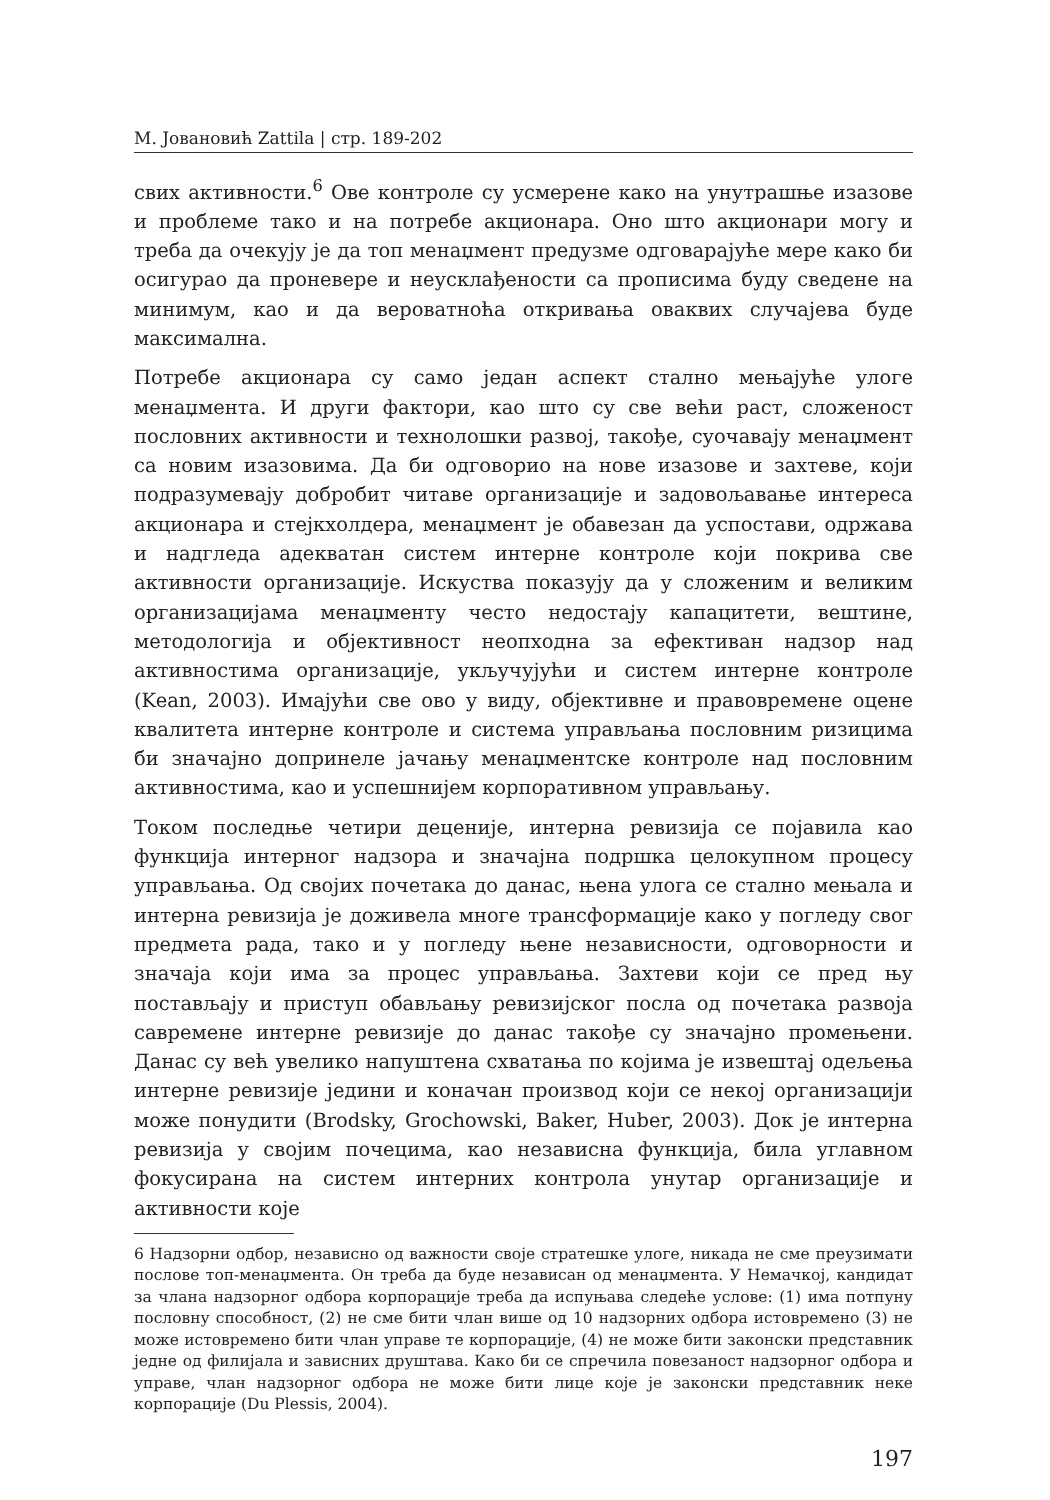М. Јовановић Zattila | стр. 189-202
свих активности.<sup>6</sup> Ове контроле су усмерене како на унутрашње изазове и проблеме тако и на потребе акционара. Оно што акционари могу и треба да очекују је да топ менаџмент предузме одговарајуће мере како би осигурао да проневере и неусклађености са прописима буду сведене на минимум, као и да вероватноћа откривања оваквих случајева буде максимална.
Потребе акционара су само један аспект стално мењајуће улоге менаџмента. И други фактори, као што су све већи раст, сложеност пословних активности и технолошки развој, такође, суочавају менаџмент са новим изазовима. Да би одговорио на нове изазове и захтеве, који подразумевају добробит читаве организације и задовољавање интереса акционара и стејкхолдера, менаџмент је обавезан да успостави, одржава и надгледа адекватан систем интерне контроле који покрива све активности организације. Искуства показују да у сложеним и великим организацијама менаџменту често недостају капацитети, вештине, методологија и објективност неопходна за ефективан надзор над активностима организације, укључујући и систем интерне контроле (Kean, 2003). Имајући све ово у виду, објективне и правовремене оцене квалитета интерне контроле и система управљања пословним ризицима би значајно допринеле јачању менаџментске контроле над пословним активностима, као и успешнијем корпоративном управљању.
Током последње четири деценије, интерна ревизија се појавила као функција интерног надзора и значајна подршка целокупном процесу управљања. Од својих почетака до данас, њена улога се стално мењала и интерна ревизија је доживела многе трансформације како у погледу свог предмета рада, тако и у погледу њене независности, одговорности и значаја који има за процес управљања. Захтеви који се пред њу постављају и приступ обављању ревизијског посла од почетака развоја савремене интерне ревизије до данас такође су значајно промењени. Данас су већ увелико напуштена схватања по којима је извештај одељења интерне ревизије једини и коначан производ који се некој организацији може понудити (Brodsky, Grochowski, Baker, Huber, 2003). Док је интерна ревизија у својим почецима, као независна функција, била углавном фокусирана на систем интерних контрола унутар организације и активности које
6 Надзорни одбор, независно од важности своје стратешке улоге, никада не сме преузимати послове топ-менаџмента. Он треба да буде независан од менаџмента. У Немачкој, кандидат за члана надзорног одбора корпорације треба да испуњава следеће услове: (1) има потпуну пословну способност, (2) не сме бити члан више од 10 надзорних одбора истовремено (3) не може истовремено бити члан управе те корпорације, (4) не може бити законски представник једне од филијала и зависних друштава. Како би се спречила повезаност надзорног одбора и управе, члан надзорног одбора не може бити лице које је законски представник неке корпорације (Du Plessis, 2004).
197